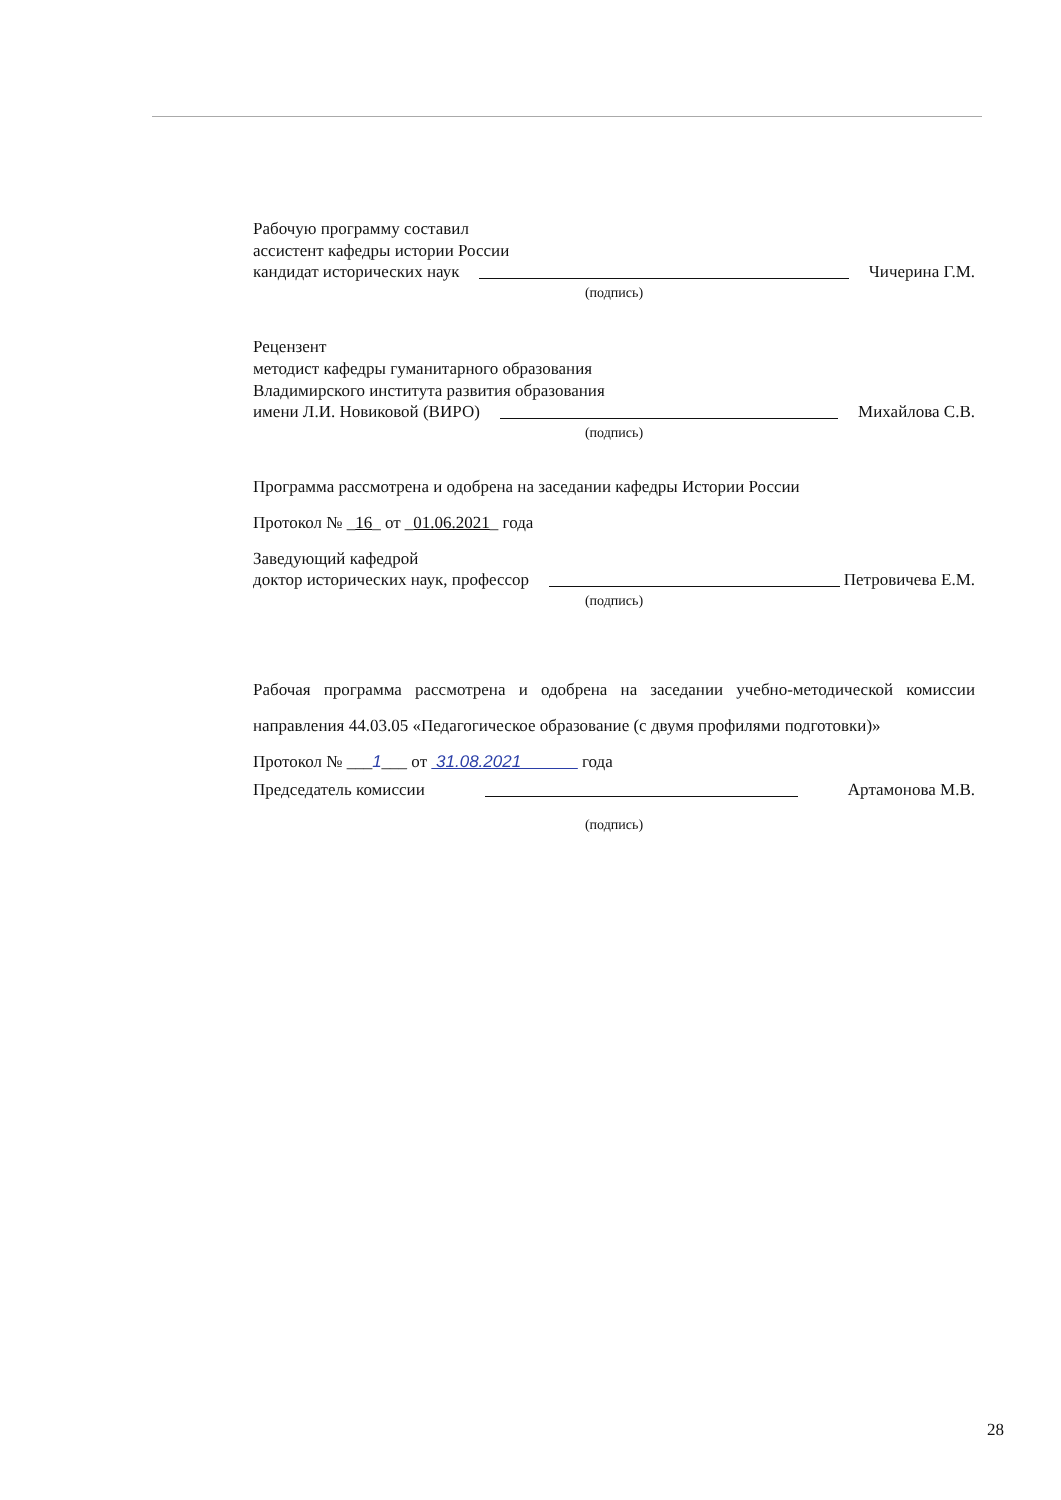Рабочую программу составил
ассистент кафедры истории России
кандидат исторических наук Чичерина Г.М.
(подпись)
Рецензент
методист кафедры гуманитарного образования
Владимирского института развития образования
имени Л.И. Новиковой (ВИРО) Михайлова С.В.
(подпись)
Программа рассмотрена и одобрена на заседании кафедры Истории России
Протокол № _16_ от _01.06.2021_ года
Заведующий кафедрой
доктор исторических наук, профессор Петровичева Е.М.
(подпись)
Рабочая программа рассмотрена и одобрена на заседании учебно-методической комиссии направления 44.03.05 «Педагогическое образование (с двумя профилями подготовки)»
Протокол № ___1___ от 31.08.2021 года
Председатель комиссии Артамонова М.В.
(подпись)
28